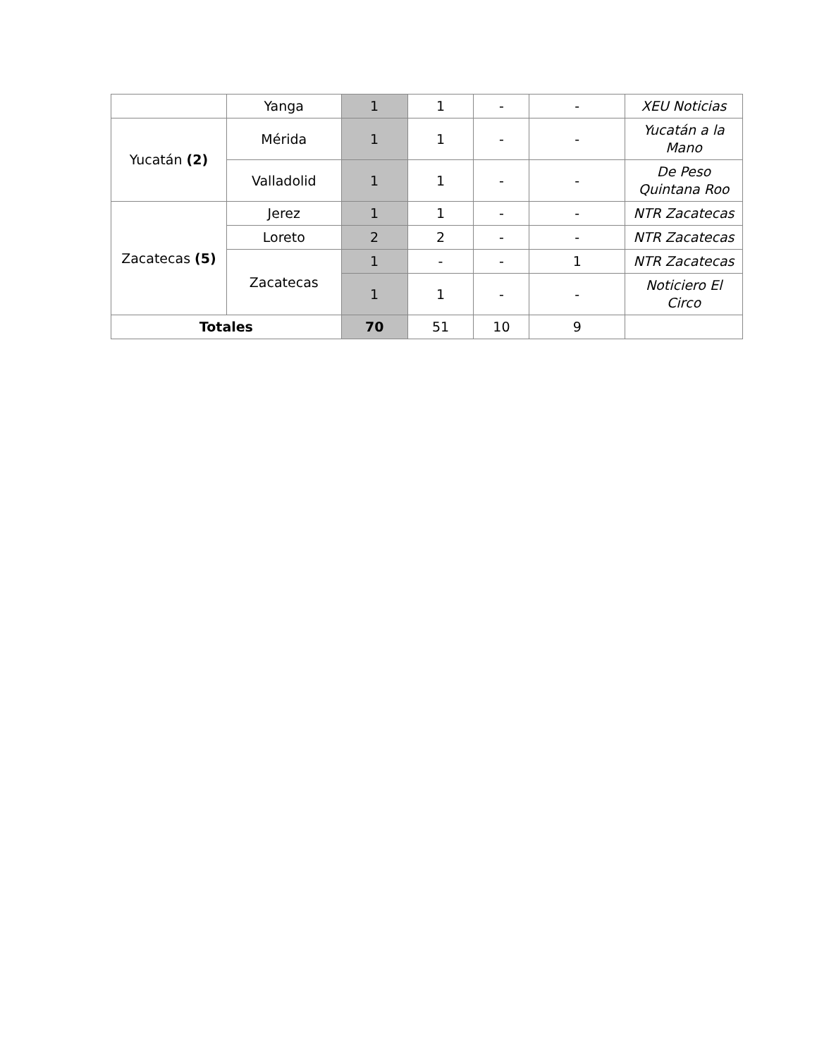| | Yanga | 1 | 1 | - | - | XEU Noticias |
| Yucatán (2) | Mérida | 1 | 1 | - | - | Yucatán a la Mano |
| | Valladolid | 1 | 1 | - | - | De Peso Quintana Roo |
| Zacatecas (5) | Jerez | 1 | 1 | - | - | NTR Zacatecas |
| | Loreto | 2 | 2 | - | - | NTR Zacatecas |
| | Zacatecas | 1 | - | - | 1 | NTR Zacatecas |
| | | 1 | 1 | - | - | Noticiero El Circo |
| Totales | | 70 | 51 | 10 | 9 | |